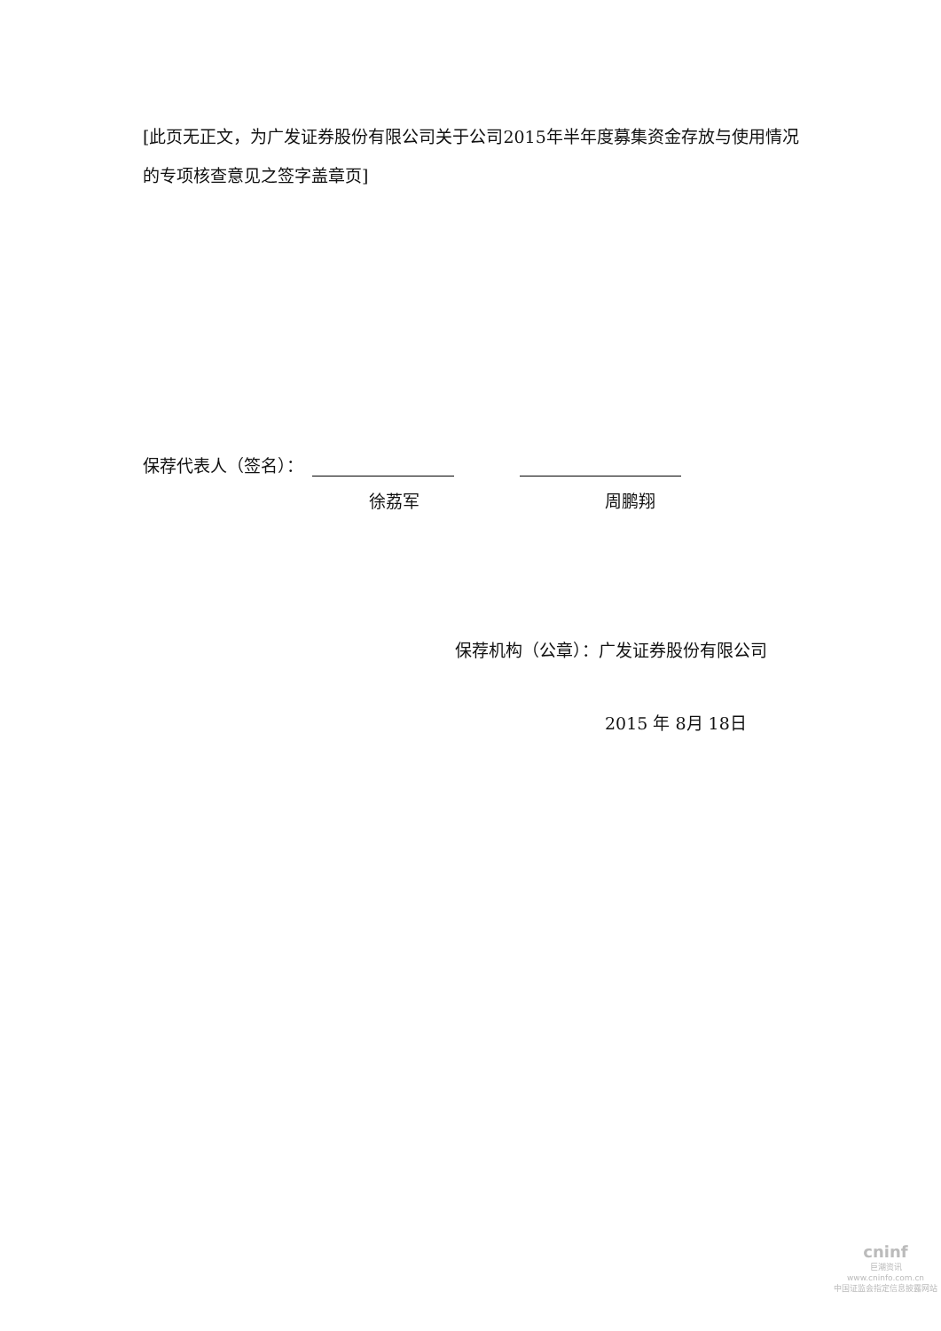[此页无正文，为广发证券股份有限公司关于公司2015年半年度募集资金存放与使用情况的专项核查意见之签字盖章页]
保荐代表人（签名）：
徐荔军 周鹏翔
保荐机构（公章）：广发证券股份有限公司
2015 年 8月 18日
cninf
巨潮资讯
www.cninfo.com.cn
中国证监会指定信息披露网站